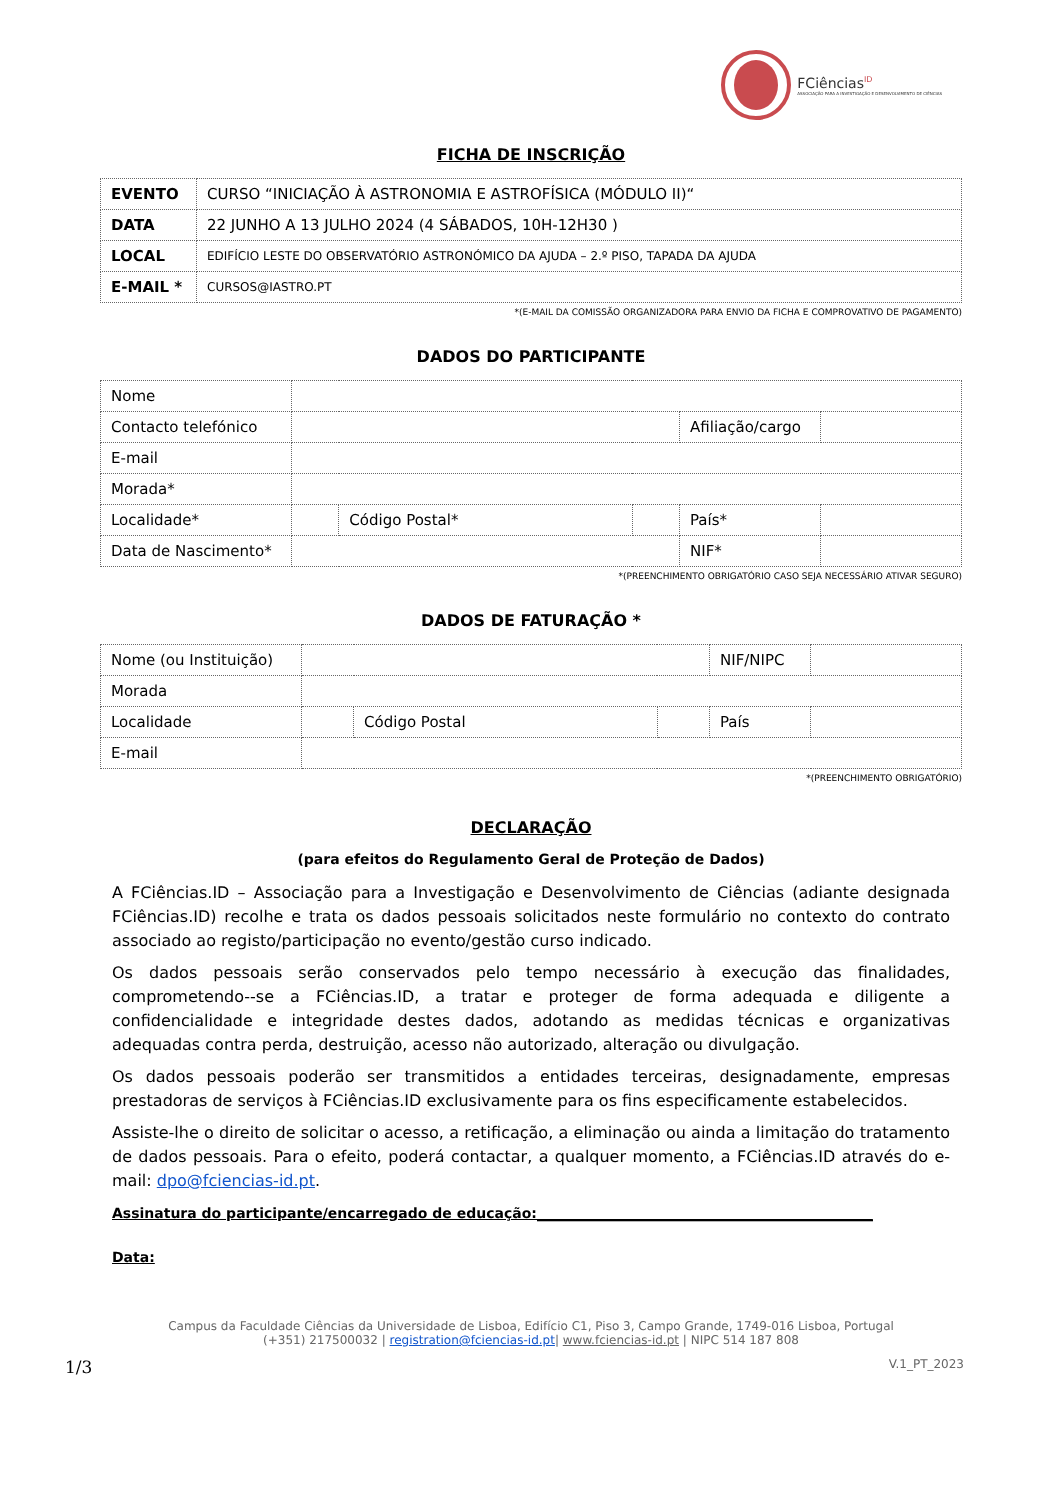FCiências<sup>ID</sup>
ASSOCIAÇÃO PARA A INVESTIGAÇÃO E DESENVOLVIMENTO DE CIÊNCIAS
FICHA DE INSCRIÇÃO
| EVENTO | CURSO “INICIAÇÃO À ASTRONOMIA E ASTROFÍSICA (MÓDULO II)“ |
| DATA | 22 JUNHO A 13 JULHO 2024 (4 SÁBADOS, 10H-12H30 ) |
| LOCAL | EDIFÍCIO LESTE DO OBSERVATÓRIO ASTRONÓMICO DA AJUDA – 2.º PISO, TAPADA DA AJUDA |
| E-MAIL * | CURSOS@IASTRO.PT |
*(E-MAIL DA COMISSÃO ORGANIZADORA PARA ENVIO DA FICHA E COMPROVATIVO DE PAGAMENTO)
DADOS DO PARTICIPANTE
| Nome | | | | | |
| Contacto telefónico | | | | Afiliação/cargo | |
| E-mail | | | | | |
| Morada* | | | | | |
| Localidade* | | Código Postal* | | País* | |
| Data de Nascimento* | | | | NIF* | |
*(PREENCHIMENTO OBRIGATÓRIO CASO SEJA NECESSÁRIO ATIVAR SEGURO)
DADOS DE FATURAÇÃO *
| Nome (ou Instituição) | | | | NIF/NIPC | |
| Morada | | | | | |
| Localidade | | Código Postal | | País | |
| E-mail | | | | | |
*(PREENCHIMENTO OBRIGATÓRIO)
DECLARAÇÃO
(para efeitos do Regulamento Geral de Proteção de Dados)
A FCiências.ID – Associação para a Investigação e Desenvolvimento de Ciências (adiante designada FCiências.ID) recolhe e trata os dados pessoais solicitados neste formulário no contexto do contrato associado ao registo/participação no evento/gestão curso indicado.
Os dados pessoais serão conservados pelo tempo necessário à execução das finalidades, comprometendo--se a FCiências.ID, a tratar e proteger de forma adequada e diligente a confidencialidade e integridade destes dados, adotando as medidas técnicas e organizativas adequadas contra perda, destruição, acesso não autorizado, alteração ou divulgação.
Os dados pessoais poderão ser transmitidos a entidades terceiras, designadamente, empresas prestadoras de serviços à FCiências.ID exclusivamente para os fins especificamente estabelecidos.
Assiste-lhe o direito de solicitar o acesso, a retificação, a eliminação ou ainda a limitação do tratamento de dados pessoais. Para o efeito, poderá contactar, a qualquer momento, a FCiências.ID através do e-mail: dpo@fciencias-id.pt.
Assinatura do participante/encarregado de educação:________________________________________________
Data:
Campus da Faculdade Ciências da Universidade de Lisboa, Edifício C1, Piso 3, Campo Grande, 1749-016 Lisboa, Portugal
(+351) 217500032 | registration@fciencias-id.pt| www.fciencias-id.pt | NIPC 514 187 808
1/3 V.1_PT_2023